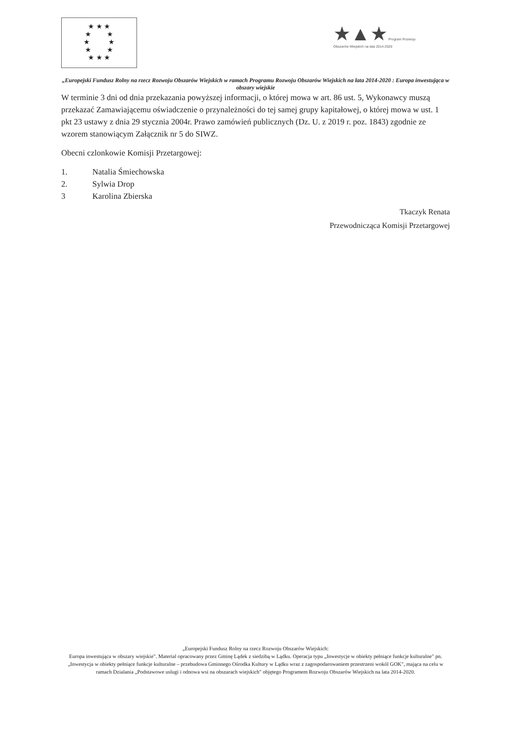★ ★ ★
★ ★
★ ★
★ ★
★ ★ ★
★▲★ Program Rozwoju Obszarów Wiejskich na lata 2014-2020
„Europejski Fundusz Rolny na rzecz Rozwoju Obszarów Wiejskich w ramach Programu Rozwoju Obszarów Wiejskich na lata 2014-2020 : Europa inwestująca w obszary wiejskie
W terminie 3 dni od dnia przekazania powyższej informacji, o której mowa w art. 86 ust. 5, Wykonawcy muszą przekazać Zamawiającemu oświadczenie o przynależności do tej samej grupy kapitałowej, o której mowa w ust. 1 pkt 23 ustawy z dnia 29 stycznia 2004r. Prawo zamówień publicznych (Dz. U. z 2019 r. poz. 1843) zgodnie ze wzorem stanowiącym Załącznik nr 5 do SIWZ.
Obecni czlonkowie Komisji Przetargowej:
1. Natalia Śmiechowska
2. Sylwia Drop
3 Karolina Zbierska
Tkaczyk Renata
Przewodnicząca Komisji Przetargowej
„Europejski Fundusz Rolny na rzecz Rozwoju Obszarów Wiejskich:
Europa inwestująca w obszary wiejskie". Material opracowany przez Gminę Lądek z siedzibą w Lądku. Operacja typu „Inwestycje w obiekty pełniące funkcje kulturalne" pn. „Inwestycja w obiekty pełniące funkcje kulturalne – przebudowa Gminnego Ośrodka Kultury w Lądku wraz z zagospodarowaniem przestrzeni wokól GOK", mająca na celu w ramach Dzialania „Podstawowe uslugi i odnowa wsi na obszarach wiejskich" objętego Programem Rozwoju Obszarów Wiejskich na lata 2014-2020.